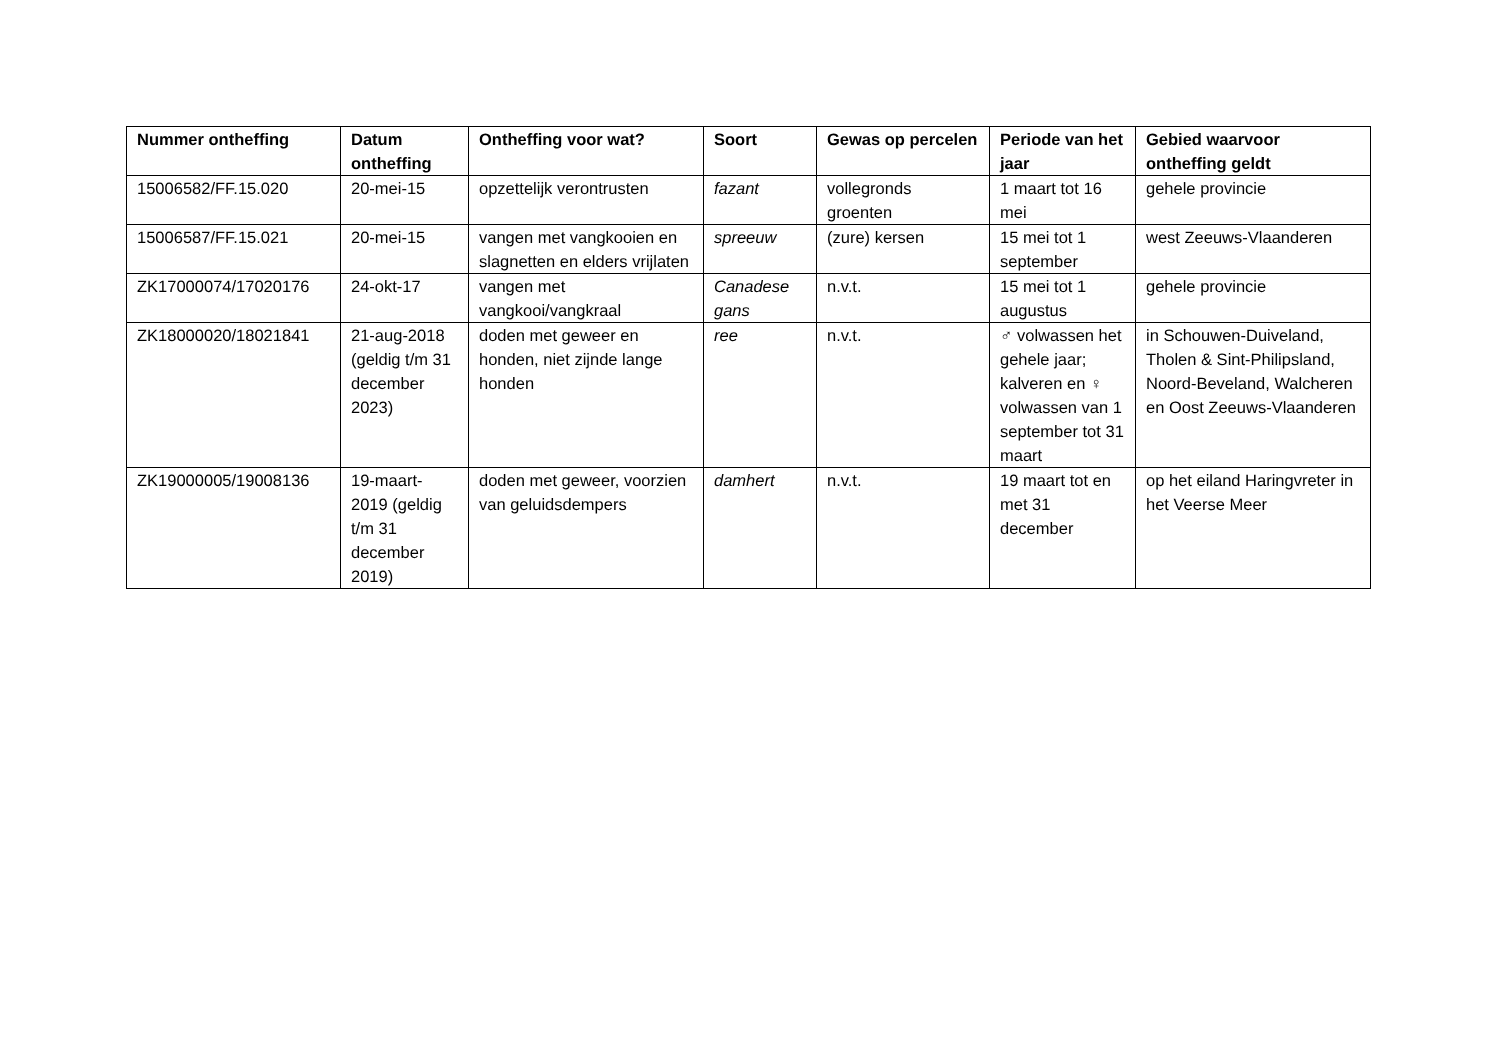| Nummer ontheffing | Datum ontheffing | Ontheffing voor wat? | Soort | Gewas op percelen | Periode van het jaar | Gebied waarvoor ontheffing geldt |
| --- | --- | --- | --- | --- | --- | --- |
| 15006582/FF.15.020 | 20-mei-15 | opzettelijk verontrusten | fazant | vollegronds groenten | 1 maart tot 16 mei | gehele provincie |
| 15006587/FF.15.021 | 20-mei-15 | vangen met vangkooien en slagnetten en elders vrijlaten | spreeuw | (zure) kersen | 15 mei tot 1 september | west Zeeuws-Vlaanderen |
| ZK17000074/17020176 | 24-okt-17 | vangen met vangkooi/vangkraal | Canadese gans | n.v.t. | 15 mei tot 1 augustus | gehele provincie |
| ZK18000020/18021841 | 21-aug-2018 (geldig t/m 31 december 2023) | doden met geweer en honden, niet zijnde lange honden | ree | n.v.t. | ♂ volwassen het gehele jaar; kalveren en ♀ volwassen van 1 september tot 31 maart | in Schouwen-Duiveland, Tholen & Sint-Philipsland, Noord-Beveland, Walcheren en Oost Zeeuws-Vlaanderen |
| ZK19000005/19008136 | 19-maart-2019 (geldig t/m 31 december 2019) | doden met geweer, voorzien van geluidsdempers | damhert | n.v.t. | 19 maart tot en met 31 december | op het eiland Haringvreter in het Veerse Meer |